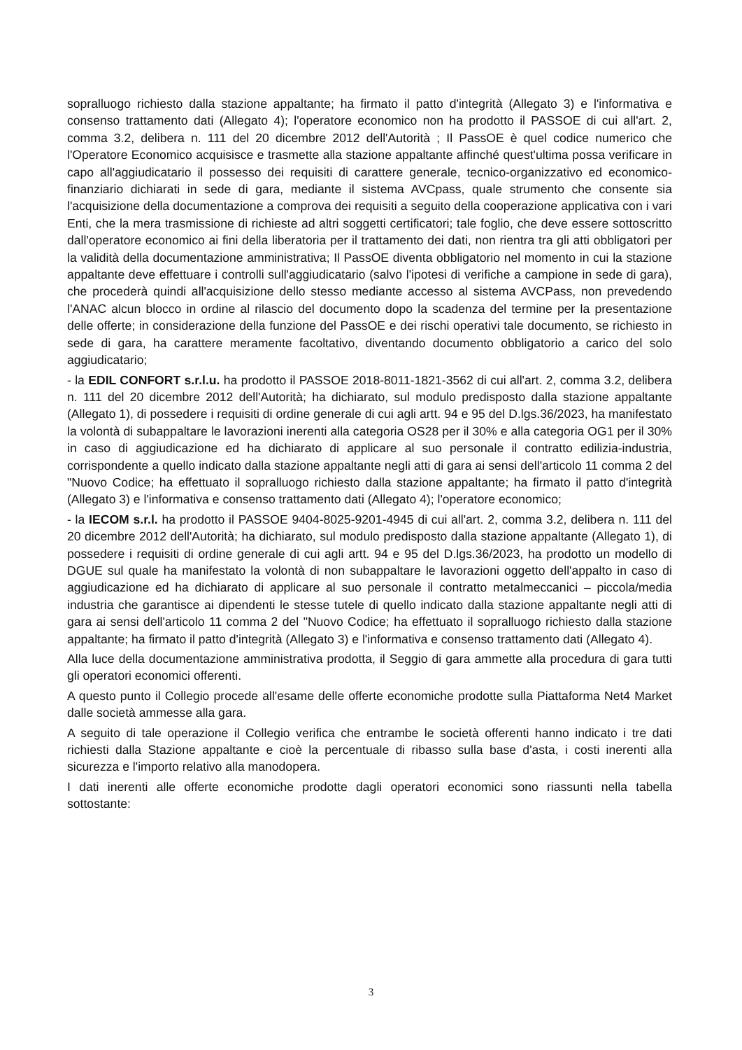sopralluogo richiesto dalla stazione appaltante; ha firmato il patto d'integrità (Allegato 3) e l'informativa e consenso trattamento dati (Allegato 4); l'operatore economico non ha prodotto il PASSOE di cui all'art. 2, comma 3.2, delibera n. 111 del 20 dicembre 2012 dell'Autorità ; Il PassOE è quel codice numerico che l'Operatore Economico acquisisce e trasmette alla stazione appaltante affinché quest'ultima possa verificare in capo all'aggiudicatario il possesso dei requisiti di carattere generale, tecnico-organizzativo ed economico-finanziario dichiarati in sede di gara, mediante il sistema AVCpass, quale strumento che consente sia l'acquisizione della documentazione a comprova dei requisiti a seguito della cooperazione applicativa con i vari Enti, che la mera trasmissione di richieste ad altri soggetti certificatori; tale foglio, che deve essere sottoscritto dall'operatore economico ai fini della liberatoria per il trattamento dei dati, non rientra tra gli atti obbligatori per la validità della documentazione amministrativa; Il PassOE diventa obbligatorio nel momento in cui la stazione appaltante deve effettuare i controlli sull'aggiudicatario (salvo l'ipotesi di verifiche a campione in sede di gara), che procederà quindi all'acquisizione dello stesso mediante accesso al sistema AVCPass, non prevedendo l'ANAC alcun blocco in ordine al rilascio del documento dopo la scadenza del termine per la presentazione delle offerte; in considerazione della funzione del PassOE e dei rischi operativi tale documento, se richiesto in sede di gara, ha carattere meramente facoltativo, diventando documento obbligatorio a carico del solo aggiudicatario;
- la EDIL CONFORT s.r.l.u. ha prodotto il PASSOE 2018-8011-1821-3562 di cui all'art. 2, comma 3.2, delibera n. 111 del 20 dicembre 2012 dell'Autorità; ha dichiarato, sul modulo predisposto dalla stazione appaltante (Allegato 1), di possedere i requisiti di ordine generale di cui agli artt. 94 e 95 del D.lgs.36/2023, ha manifestato la volontà di subappaltare le lavorazioni inerenti alla categoria OS28 per il 30% e alla categoria OG1 per il 30% in caso di aggiudicazione ed ha dichiarato di applicare al suo personale il contratto edilizia-industria, corrispondente a quello indicato dalla stazione appaltante negli atti di gara ai sensi dell'articolo 11 comma 2 del "Nuovo Codice; ha effettuato il sopralluogo richiesto dalla stazione appaltante; ha firmato il patto d'integrità (Allegato 3) e l'informativa e consenso trattamento dati (Allegato 4); l'operatore economico;
- la IECOM s.r.l. ha prodotto il PASSOE 9404-8025-9201-4945 di cui all'art. 2, comma 3.2, delibera n. 111 del 20 dicembre 2012 dell'Autorità; ha dichiarato, sul modulo predisposto dalla stazione appaltante (Allegato 1), di possedere i requisiti di ordine generale di cui agli artt. 94 e 95 del D.lgs.36/2023, ha prodotto un modello di DGUE sul quale ha manifestato la volontà di non subappaltare le lavorazioni oggetto dell'appalto in caso di aggiudicazione ed ha dichiarato di applicare al suo personale il contratto metalmeccanici – piccola/media industria che garantisce ai dipendenti le stesse tutele di quello indicato dalla stazione appaltante negli atti di gara ai sensi dell'articolo 11 comma 2 del "Nuovo Codice; ha effettuato il sopralluogo richiesto dalla stazione appaltante; ha firmato il patto d'integrità (Allegato 3) e l'informativa e consenso trattamento dati (Allegato 4).
Alla luce della documentazione amministrativa prodotta, il Seggio di gara ammette alla procedura di gara tutti gli operatori economici offerenti.
A questo punto il Collegio procede all'esame delle offerte economiche prodotte sulla Piattaforma Net4 Market dalle società ammesse alla gara.
A seguito di tale operazione il Collegio verifica che entrambe le società offerenti hanno indicato i tre dati richiesti dalla Stazione appaltante e cioè la percentuale di ribasso sulla base d'asta, i costi inerenti alla sicurezza e l'importo relativo alla manodopera.
I dati inerenti alle offerte economiche prodotte dagli operatori economici sono riassunti nella tabella sottostante:
3